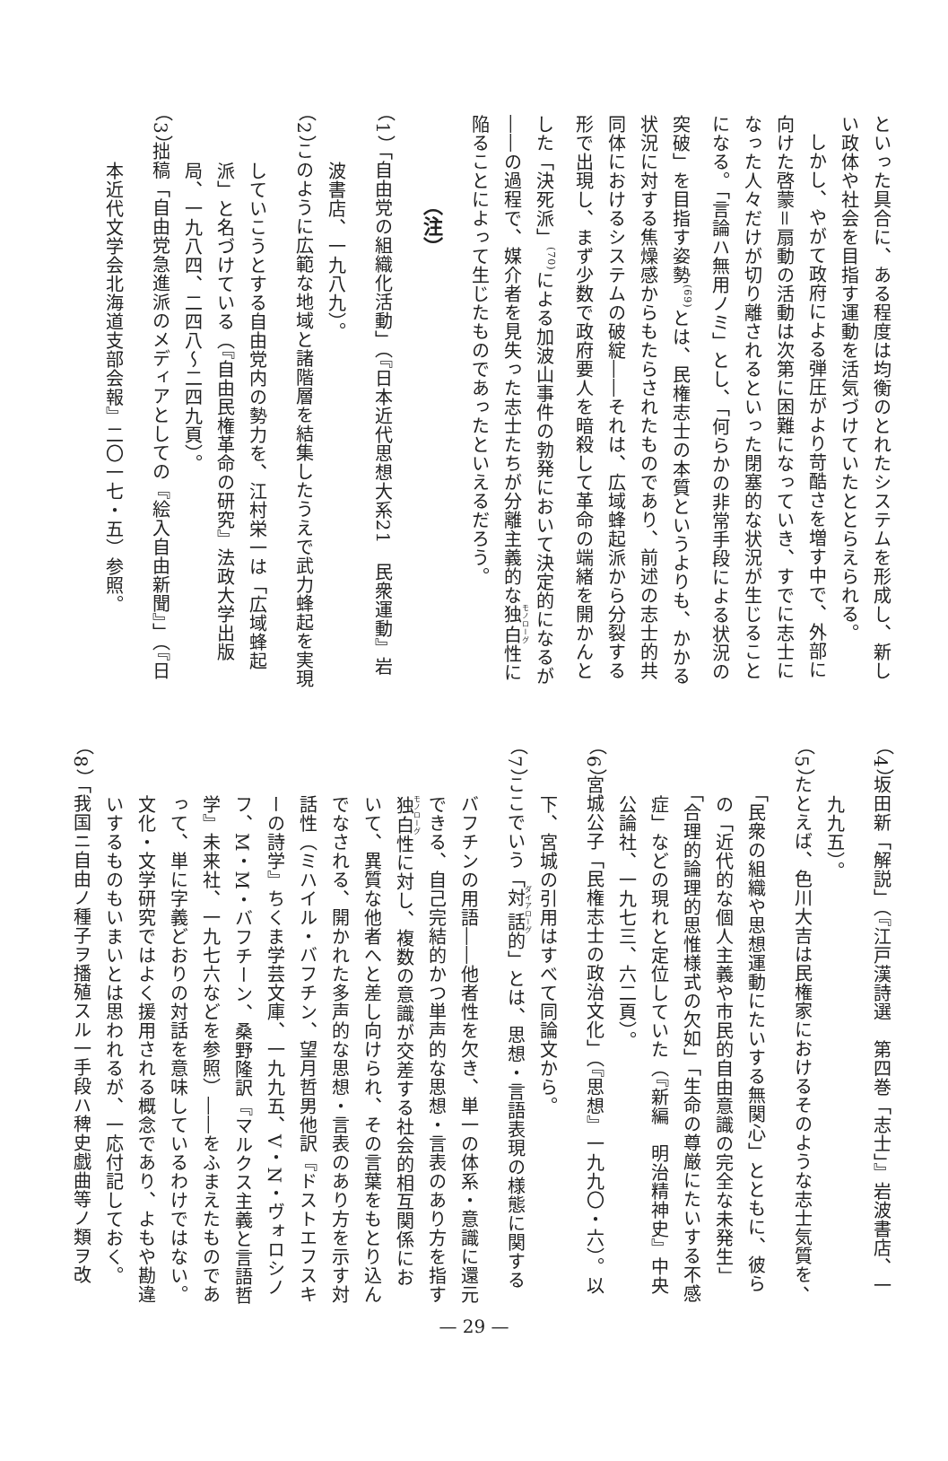といった具合に、ある程度は均衡のとれたシステムを形成し、新しい政体や社会を目指す運動を活気づけていたととらえられる。
しかし、やがて政府による弾圧がより苛酷さを増す中で、外部に向けた啓蒙＝扇動の活動は次第に困難になっていき、すでに志士になった人々だけが切り離されるといった閉塞的な状況が生じることになる。「言論ハ無用ノミ」とし、「何らかの非常手段による状況の突破」を目指す姿勢<sup>(69)</sup>とは、民権志士の本質というよりも、かかる状況に対する焦燥感からもたらされたものであり、前述の志士的共同体におけるシステムの破綻――それは、広域蜂起派から分裂する形で出現し、まず少数で政府要人を暗殺して革命の端緒を開かんとした「決死派」<sup>(70)</sup>による加波山事件の勃発において決定的になるが――の過程で、媒介者を見失った志士たちが分離主義的な独白性に陥ることによって生じたものであったといえるだろう。
（注）
（1） 「自由党の組織化活動」（『日本近代思想大系21　民衆運動』岩波書店、一九八九）。
（2） このように広範な地域と諸階層を結集したうえで武力蜂起を実現していこうとする自由党内の勢力を、江村栄一は「広域蜂起派」と名づけている（『自由民権革命の研究』法政大学出版局、一九八四、二四八～二四九頁）。
（3） 拙稿「自由党急進派のメディアとしての『絵入自由新聞』」（『日本近代文学会北海道支部会報』二〇一七・五）参照。
（4） 坂田新「解説」（『江戸漢詩選　第四巻「志士」』岩波書店、一九九五）。
（5） たとえば、色川大吉は民権家におけるそのような志士気質を、「民衆の組織や思想運動にたいする無関心」とともに、彼らの「近代的な個人主義や市民的自由意識の完全な未発生」「合理的論理的思惟様式の欠如」「生命の尊厳にたいする不感症」などの現れと定位していた（『新編　明治精神史』中央公論社、一九七三、六二頁）。
（6） 宮城公子「民権志士の政治文化」（『思想』一九九〇・六）。以下、宮城の引用はすべて同論文から。
（7） ここでいう「対話的」とは、思想・言語表現の様態に関するバフチンの用語――他者性を欠き、単一の体系・意識に還元できる、自己完結的かつ単声的な思想・言表のあり方を指す独白性に対し、複数の意識が交差する社会的相互関係において、異質な他者へと差し向けられ、その言葉をもとり込んでなされる、開かれた多声的な思想・言表のあり方を示す対話性（ミハイル・バフチン、望月哲男他訳『ドストエフスキーの詩学』ちくま学芸文庫、一九九五、V・N・ヴォロシノフ、M・M・バフチーン、桑野隆訳『マルクス主義と言語哲学』未来社、一九七六などを参照）――をふまえたものであって、単に字義どおりの対話を意味しているわけではない。文化・文学研究ではよく援用される概念であり、よもや勘違いするものもいまいとは思われるが、一応付記しておく。
（8） 「我国ニ自由ノ種子ヲ播殖スル一手段ハ稗史戯曲等ノ類ヲ改
— 29 —